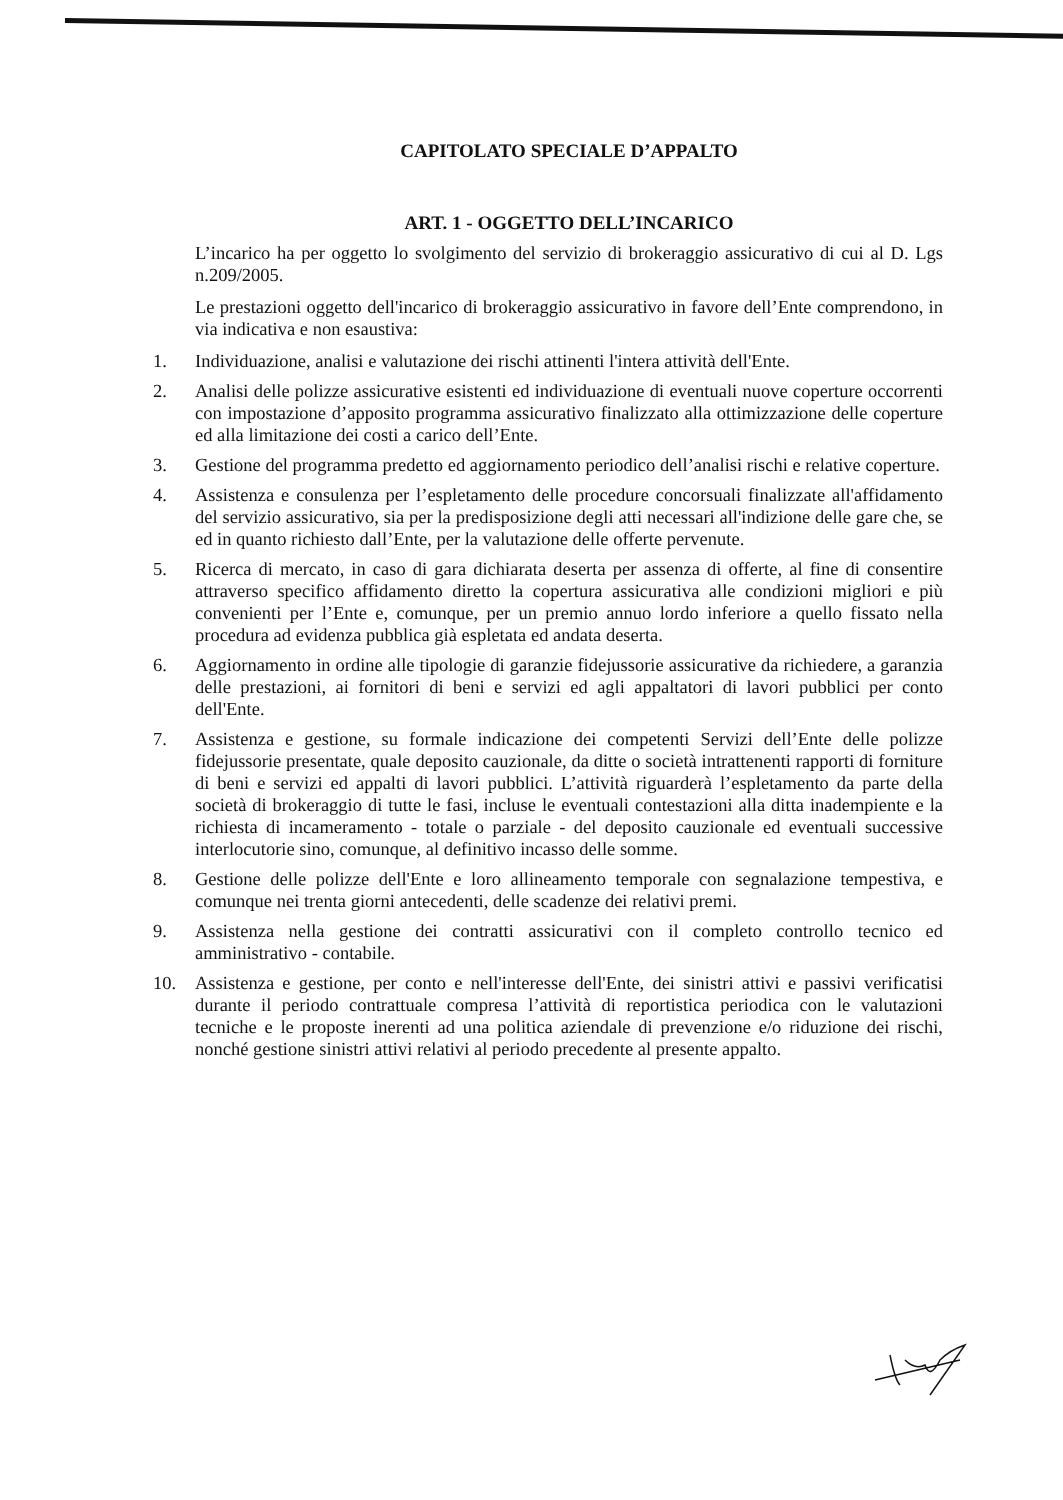CAPITOLATO SPECIALE D’APPALTO
ART. 1 - OGGETTO DELL’INCARICO
L’incarico ha per oggetto lo svolgimento del servizio di brokeraggio assicurativo di cui al D. Lgs n.209/2005.
Le prestazioni oggetto dell'incarico di brokeraggio assicurativo in favore dell’Ente comprendono, in via indicativa e non esaustiva:
1. Individuazione, analisi e valutazione dei rischi attinenti l'intera attività dell'Ente.
2. Analisi delle polizze assicurative esistenti ed individuazione di eventuali nuove coperture occorrenti con impostazione d’apposito programma assicurativo finalizzato alla ottimizzazione delle coperture ed alla limitazione dei costi a carico dell’Ente.
3. Gestione del programma predetto ed aggiornamento periodico dell’analisi rischi e relative coperture.
4. Assistenza e consulenza per l’espletamento delle procedure concorsuali finalizzate all'affidamento del servizio assicurativo, sia per la predisposizione degli atti necessari all'indizione delle gare che, se ed in quanto richiesto dall’Ente, per la valutazione delle offerte pervenute.
5. Ricerca di mercato, in caso di gara dichiarata deserta per assenza di offerte, al fine di consentire attraverso specifico affidamento diretto la copertura assicurativa alle condizioni migliori e più convenienti per l’Ente e, comunque, per un premio annuo lordo inferiore a quello fissato nella procedura ad evidenza pubblica già espletata ed andata deserta.
6. Aggiornamento in ordine alle tipologie di garanzie fidejussorie assicurative da richiedere, a garanzia delle prestazioni, ai fornitori di beni e servizi ed agli appaltatori di lavori pubblici per conto dell'Ente.
7. Assistenza e gestione, su formale indicazione dei competenti Servizi dell’Ente delle polizze fidejussorie presentate, quale deposito cauzionale, da ditte o società intrattenenti rapporti di forniture di beni e servizi ed appalti di lavori pubblici. L’attività riguarderà l’espletamento da parte della società di brokeraggio di tutte le fasi, incluse le eventuali contestazioni alla ditta inadempiente e la richiesta di incameramento - totale o parziale - del deposito cauzionale ed eventuali successive interlocutorie sino, comunque, al definitivo incasso delle somme.
8. Gestione delle polizze dell'Ente e loro allineamento temporale con segnalazione tempestiva, e comunque nei trenta giorni antecedenti, delle scadenze dei relativi premi.
9. Assistenza nella gestione dei contratti assicurativi con il completo controllo tecnico ed amministrativo - contabile.
10. Assistenza e gestione, per conto e nell'interesse dell'Ente, dei sinistri attivi e passivi verificatisi durante il periodo contrattuale compresa l’attività di reportistica periodica con le valutazioni tecniche e le proposte inerenti ad una politica aziendale di prevenzione e/o riduzione dei rischi, nonché gestione sinistri attivi relativi al periodo precedente al presente appalto.